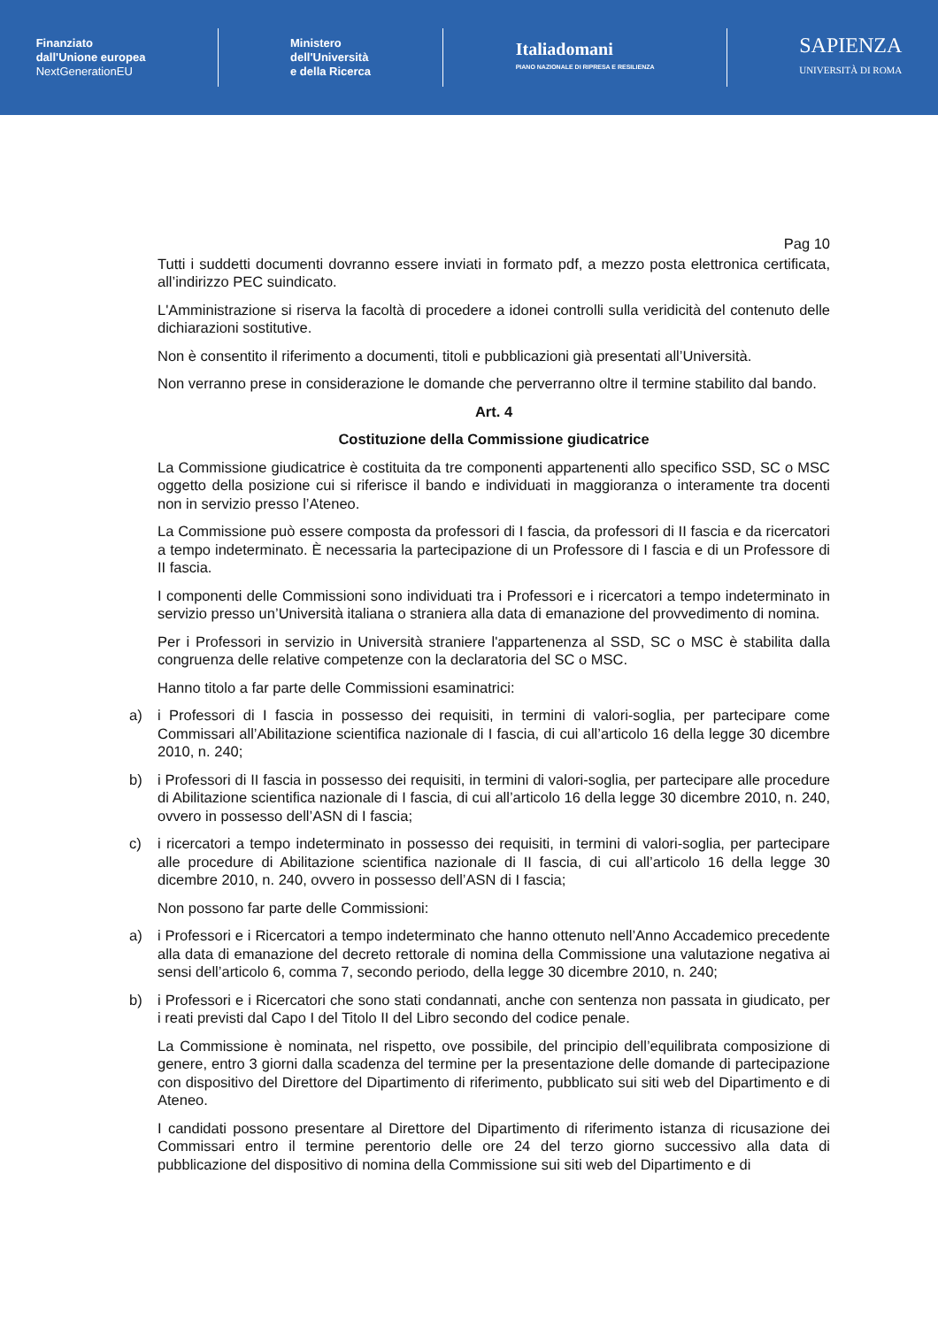Finanziato
dall'Unione europea
NextGenerationEU
Ministero
dell'Università
e della Ricerca
Italiadomani
PIANO NAZIONALE DI RIPRESA E RESILIENZA
SAPIENZA
UNIVERSITÀ DI ROMA
Pag 10
Tutti i suddetti documenti dovranno essere inviati in formato pdf, a mezzo posta elettronica certificata, all’indirizzo PEC suindicato.
L'Amministrazione si riserva la facoltà di procedere a idonei controlli sulla veridicità del contenuto delle dichiarazioni sostitutive.
Non è consentito il riferimento a documenti, titoli e pubblicazioni già presentati all’Università.
Non verranno prese in considerazione le domande che perverranno oltre il termine stabilito dal bando.
Art. 4
Costituzione della Commissione giudicatrice
La Commissione giudicatrice è costituita da tre componenti appartenenti allo specifico SSD, SC o MSC oggetto della posizione cui si riferisce il bando e individuati in maggioranza o interamente tra docenti non in servizio presso l’Ateneo.
La Commissione può essere composta da professori di I fascia, da professori di II fascia e da ricercatori a tempo indeterminato. È necessaria la partecipazione di un Professore di I fascia e di un Professore di II fascia.
I componenti delle Commissioni sono individuati tra i Professori e i ricercatori a tempo indeterminato in servizio presso un’Università italiana o straniera alla data di emanazione del provvedimento di nomina.
Per i Professori in servizio in Università straniere l'appartenenza al SSD, SC o MSC è stabilita dalla congruenza delle relative competenze con la declaratoria del SC o MSC.
Hanno titolo a far parte delle Commissioni esaminatrici:
a) i Professori di I fascia in possesso dei requisiti, in termini di valori-soglia, per partecipare come Commissari all’Abilitazione scientifica nazionale di I fascia, di cui all’articolo 16 della legge 30 dicembre 2010, n. 240;
b) i Professori di II fascia in possesso dei requisiti, in termini di valori-soglia, per partecipare alle procedure di Abilitazione scientifica nazionale di I fascia, di cui all’articolo 16 della legge 30 dicembre 2010, n. 240, ovvero in possesso dell’ASN di I fascia;
c) i ricercatori a tempo indeterminato in possesso dei requisiti, in termini di valori-soglia, per partecipare alle procedure di Abilitazione scientifica nazionale di II fascia, di cui all’articolo 16 della legge 30 dicembre 2010, n. 240, ovvero in possesso dell’ASN di I fascia;
Non possono far parte delle Commissioni:
a) i Professori e i Ricercatori a tempo indeterminato che hanno ottenuto nell’Anno Accademico precedente alla data di emanazione del decreto rettorale di nomina della Commissione una valutazione negativa ai sensi dell’articolo 6, comma 7, secondo periodo, della legge 30 dicembre 2010, n. 240;
b) i Professori e i Ricercatori che sono stati condannati, anche con sentenza non passata in giudicato, per i reati previsti dal Capo I del Titolo II del Libro secondo del codice penale.
La Commissione è nominata, nel rispetto, ove possibile, del principio dell’equilibrata composizione di genere, entro 3 giorni dalla scadenza del termine per la presentazione delle domande di partecipazione con dispositivo del Direttore del Dipartimento di riferimento, pubblicato sui siti web del Dipartimento e di Ateneo.
I candidati possono presentare al Direttore del Dipartimento di riferimento istanza di ricusazione dei Commissari entro il termine perentorio delle ore 24 del terzo giorno successivo alla data di pubblicazione del dispositivo di nomina della Commissione sui siti web del Dipartimento e di